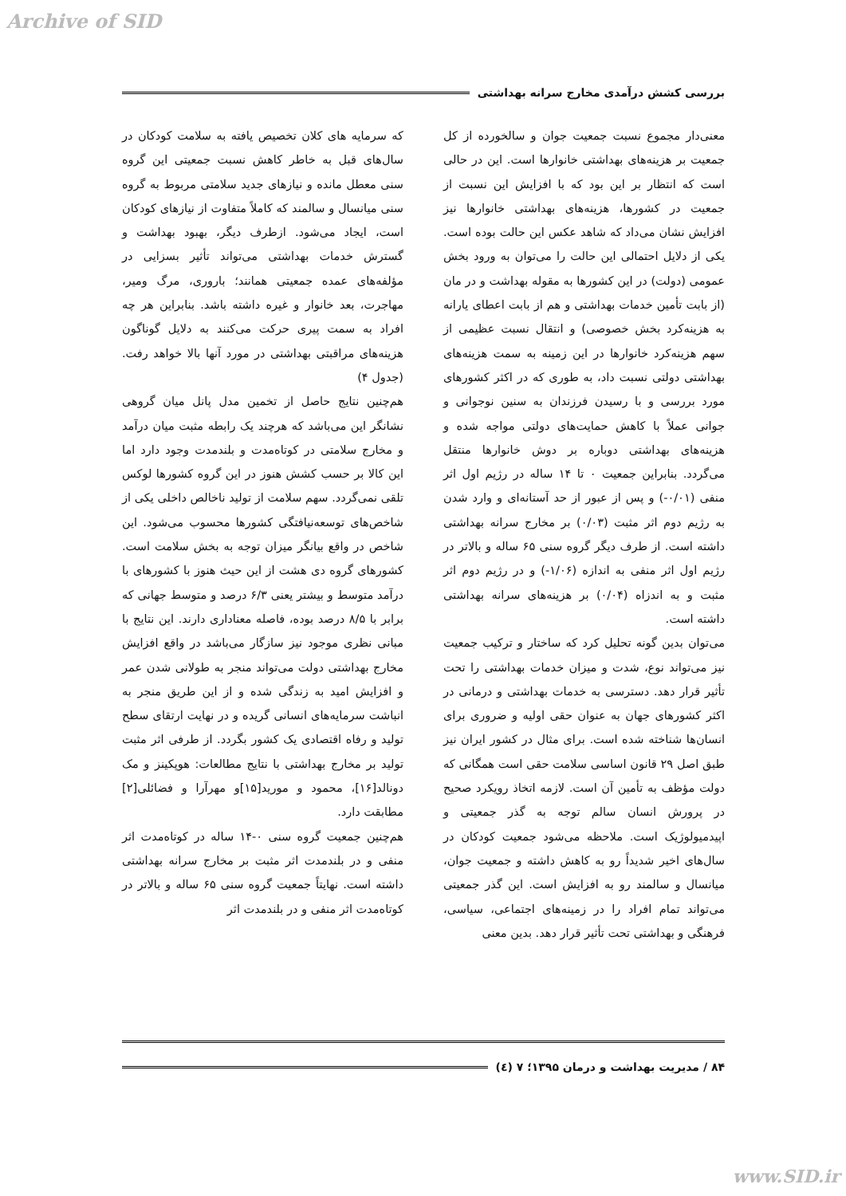Archive of SID
بررسی کشش درآمدی مخارج سرانه بهداشتی
معنی‌دار مجموع نسبت جمعیت جوان و سالخورده از کل جمعیت بر هزینه‌های بهداشتی خانوارها است. این در حالی است که انتظار بر این بود که با افزایش این نسبت از جمعیت در کشورها، هزینه‌های بهداشتی خانوارها نیز افزایش نشان می‌داد که شاهد عکس این حالت بوده است. یکی از دلایل احتمالی این حالت را می‌توان به ورود بخش عمومی (دولت) در این کشورها به مقوله بهداشت و در مان (از بابت تأمین خدمات بهداشتی و هم از بابت اعطای یارانه به هزینه‌کرد بخش خصوصی) و انتقال نسبت عظیمی از سهم هزینه‌کرد خانوارها در این زمینه به سمت هزینه‌های بهداشتی دولتی نسبت داد، به طوری که در اکثر کشورهای مورد بررسی و با رسیدن فرزندان به سنین نوجوانی و جوانی عملاً با کاهش حمایت‌های دولتی مواجه شده و هزینه‌های بهداشتی دوباره بر دوش خانوارها منتقل می‌گردد. بنابراین جمعیت ۰ تا ۱۴ ساله در رژیم اول اثر منفی (۰/۰۱-) و پس از عبور از حد آستانه‌ای و وارد شدن به رژیم دوم اثر مثبت (۰/۰۳) بر مخارج سرانه بهداشتی داشته است. از طرف دیگر گروه سنی ۶۵ ساله و بالاتر در رژیم اول اثر منفی به اندازه (۱/۰۶-) و در رژیم دوم اثر مثبت و به اندزاه (۰/۰۴) بر هزینه‌های سرانه بهداشتی داشته است.
می‌توان بدین گونه تحلیل کرد که ساختار و ترکیب جمعیت نیز می‌تواند نوع، شدت و میزان خدمات بهداشتی را تحت تأثیر قرار دهد. دسترسی به خدمات بهداشتی و درمانی در اکثر کشورهای جهان به عنوان حقی اولیه و ضروری برای انسان‌ها شناخته شده است. برای مثال در کشور ایران نیز طبق اصل ۲۹ قانون اساسی سلامت حقی است همگانی که دولت مؤظف به تأمین آن است. لازمه اتخاذ رویکرد صحیح در پرورش انسان سالم توجه به گذر جمعیتی و اپیدمیولوژیک است. ملاحظه می‌شود جمعیت کودکان در سال‌های اخیر شدیداً رو به کاهش داشته و جمعیت جوان، میانسال و سالمند رو به افزایش است. این گذر جمعیتی می‌تواند تمام افراد را در زمینه‌های اجتماعی، سیاسی، فرهنگی و بهداشتی تحت تأثیر قرار دهد. بدین معنی
که سرمایه های کلان تخصیص یافته به سلامت کودکان در سال‌های قبل به خاطر کاهش نسبت جمعیتی این گروه سنی معطل مانده و نیازهای جدید سلامتی مربوط به گروه سنی میانسال و سالمند که کاملاً متفاوت از نیازهای کودکان است، ایجاد می‌شود. ازطرف دیگر، بهبود بهداشت و گسترش خدمات بهداشتی می‌تواند تأثیر بسزایی در مؤلفه‌های عمده جمعیتی همانند؛ باروری، مرگ ومیر، مهاجرت، بعد خانوار و غیره داشته باشد. بنابراین هر چه افراد به سمت پیری حرکت می‌کنند به دلایل گوناگون هزینه‌های مراقبتی بهداشتی در مورد آنها بالا خواهد رفت. (جدول ۴)
هم‌چنین نتایج حاصل از تخمین مدل پانل میان گروهی نشانگر این می‌باشد که هرچند یک رابطه مثبت میان درآمد و مخارج سلامتی در کوتاه‌مدت و بلندمدت وجود دارد اما این کالا بر حسب کشش هنوز در این گروه کشورها لوکس تلقی نمی‌گردد. سهم سلامت از تولید ناخالص داخلی یکی از شاخص‌های توسعه‌نیافتگی کشورها محسوب می‌شود. این شاخص در واقع بیانگر میزان توجه به بخش سلامت است. کشورهای گروه دی هشت از این حیث هنوز با کشورهای با درآمد متوسط و بیشتر یعنی ۶/۳ درصد و متوسط جهانی که برابر با ۸/۵ درصد بوده، فاصله معناداری دارند. این نتایج با مبانی نظری موجود نیز سازگار می‌باشد در واقع افزایش مخارج بهداشتی دولت می‌تواند منجر به طولانی شدن عمر و افزایش امید به زندگی شده و از این طریق منجر به انباشت سرمایه‌های انسانی گریده و در نهایت ارتقای سطح تولید و رفاه اقتصادی یک کشور بگردد. از طرفی اثر مثبت تولید بر مخارج بهداشتی با نتایج مطالعات: هوپکینز و مک دونالد[۱۶]، محمود و موريد[۱۵]و مهرآرا و فضائلی[۲] مطابقت دارد.
هم‌چنین جمعیت گروه سنی ۰-۱۴ ساله در کوتاه‌مدت اثر منفی و در بلندمدت اثر مثبت بر مخارج سرانه بهداشتی داشته است. نهایتاً جمعیت گروه سنی ۶۵ ساله و بالاتر در کوتاه‌مدت اثر منفی و در بلندمدت اثر
۸۴ / مدیریت بهداشت و درمان ۱۳۹۵؛ ۷ (٤)
www.SID.ir